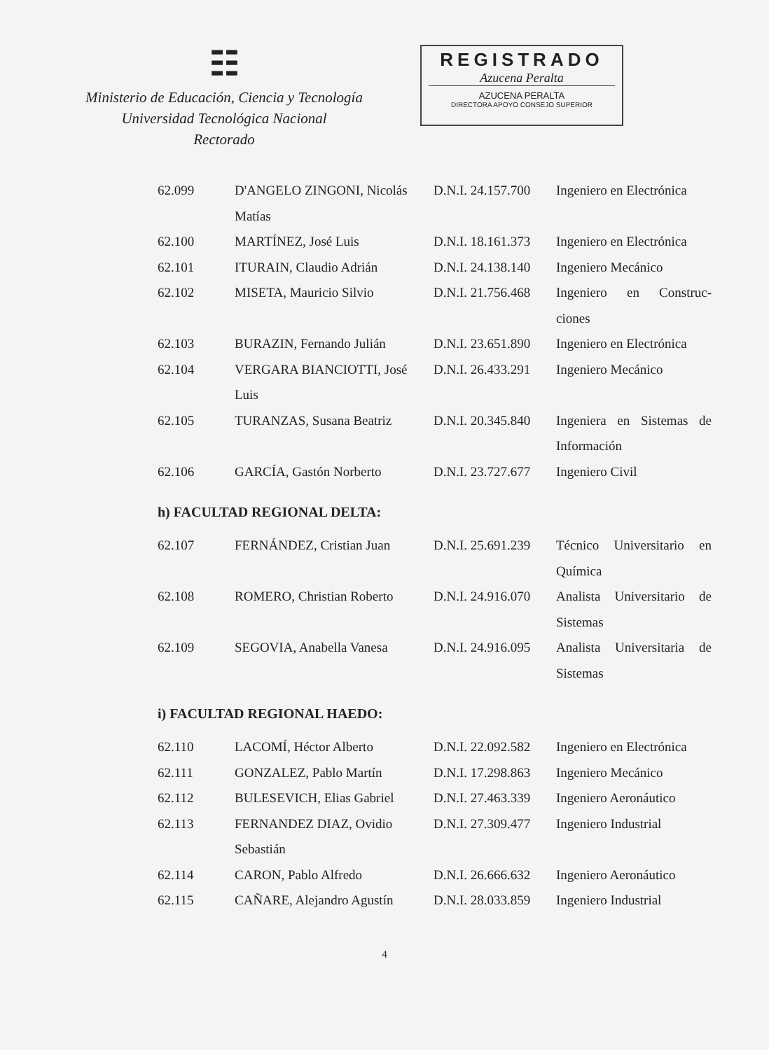☷
Ministerio de Educación, Ciencia y Tecnología
Universidad Tecnológica Nacional
Rectorado
REGISTRADO
Azucena Peralta
AZUCENA PERALTA
DIRECTORA APOYO CONSEJO SUPERIOR
| 62.099 | D'ANGELO ZINGONI, Nicolás Matías | D.N.I. 24.157.700 | Ingeniero en Electrónica |
| 62.100 | MARTÍNEZ, José Luis | D.N.I. 18.161.373 | Ingeniero en Electrónica |
| 62.101 | ITURAIN, Claudio Adrián | D.N.I. 24.138.140 | Ingeniero Mecánico |
| 62.102 | MISETA, Mauricio Silvio | D.N.I. 21.756.468 | Ingeniero en Construc-ciones |
| 62.103 | BURAZIN, Fernando Julián | D.N.I. 23.651.890 | Ingeniero en Electrónica |
| 62.104 | VERGARA BIANCIOTTI, José Luis | D.N.I. 26.433.291 | Ingeniero Mecánico |
| 62.105 | TURANZAS, Susana Beatriz | D.N.I. 20.345.840 | Ingeniera en Sistemas de Información |
| 62.106 | GARCÍA, Gastón Norberto | D.N.I. 23.727.677 | Ingeniero Civil |
h) FACULTAD REGIONAL DELTA:
| 62.107 | FERNÁNDEZ, Cristian Juan | D.N.I. 25.691.239 | Técnico Universitario en Química |
| 62.108 | ROMERO, Christian Roberto | D.N.I. 24.916.070 | Analista Universitario de Sistemas |
| 62.109 | SEGOVIA, Anabella Vanesa | D.N.I. 24.916.095 | Analista Universitaria de Sistemas |
i) FACULTAD REGIONAL HAEDO:
| 62.110 | LACOMÍ, Héctor Alberto | D.N.I. 22.092.582 | Ingeniero en Electrónica |
| 62.111 | GONZALEZ, Pablo Martín | D.N.I. 17.298.863 | Ingeniero Mecánico |
| 62.112 | BULESEVICH, Elias Gabriel | D.N.I. 27.463.339 | Ingeniero Aeronáutico |
| 62.113 | FERNANDEZ DIAZ, Ovidio Sebastián | D.N.I. 27.309.477 | Ingeniero Industrial |
| 62.114 | CARON, Pablo Alfredo | D.N.I. 26.666.632 | Ingeniero Aeronáutico |
| 62.115 | CAÑARE, Alejandro Agustín | D.N.I. 28.033.859 | Ingeniero Industrial |
4